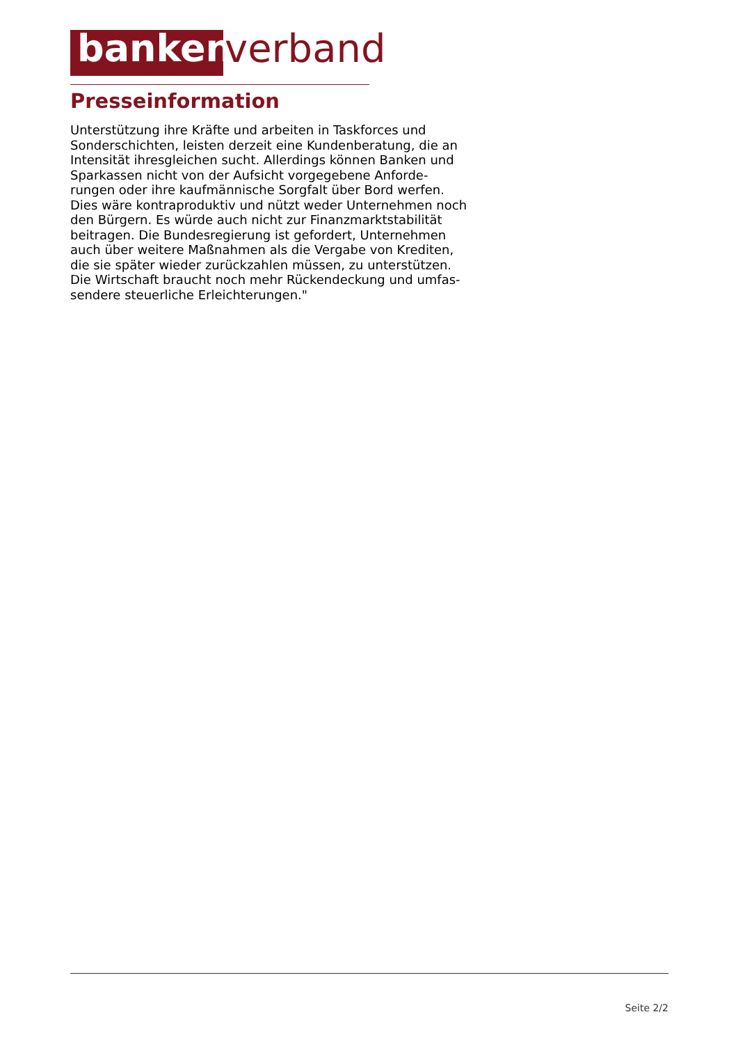banken verband
Presseinformation
Unterstützung ihre Kräfte und arbeiten in Taskforces und
Sonderschichten, leisten derzeit eine Kundenberatung, die an
Intensität ihresgleichen sucht. Allerdings können Banken und
Sparkassen nicht von der Aufsicht vorgegebene Anforde-
rungen oder ihre kaufmännische Sorgfalt über Bord werfen.
Dies wäre kontraproduktiv und nützt weder Unternehmen noch
den Bürgern. Es würde auch nicht zur Finanzmarktstabilität
beitragen. Die Bundesregierung ist gefordert, Unternehmen
auch über weitere Maßnahmen als die Vergabe von Krediten,
die sie später wieder zurückzahlen müssen, zu unterstützen.
Die Wirtschaft braucht noch mehr Rückendeckung und umfas-
sendere steuerliche Erleichterungen."
Seite 2/2